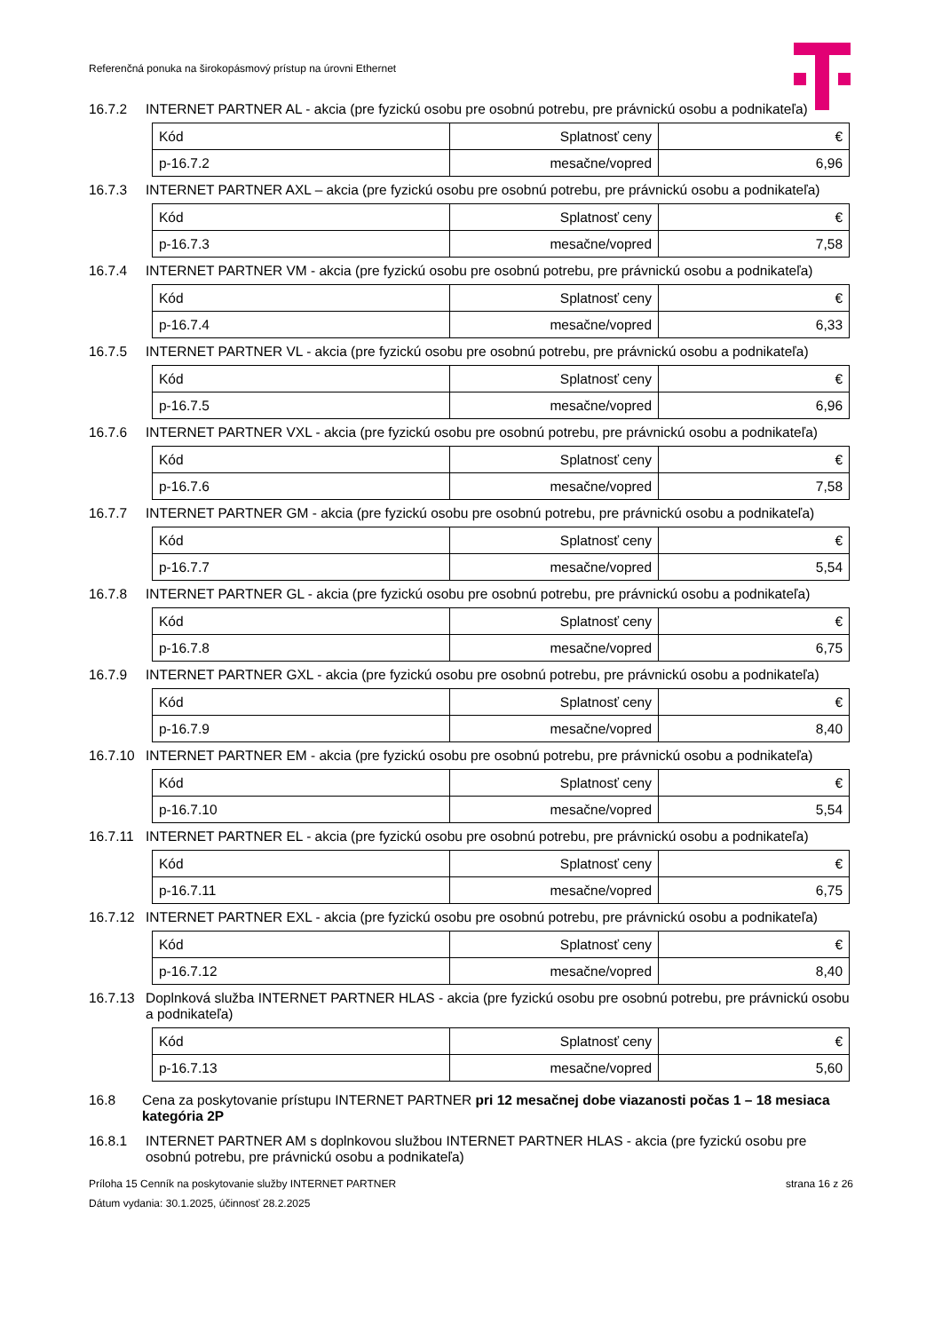Referenčná ponuka na širokopásmový prístup na úrovni Ethernet
16.7.2 INTERNET PARTNER AL - akcia (pre fyzickú osobu pre osobnú potrebu, pre právnickú osobu a podnikateľa)
| Kód | Splatnosť ceny | € |
| p-16.7.2 | mesačne/vopred | 6,96 |
16.7.3 INTERNET PARTNER AXL – akcia (pre fyzickú osobu pre osobnú potrebu, pre právnickú osobu a podnikateľa)
| Kód | Splatnosť ceny | € |
| p-16.7.3 | mesačne/vopred | 7,58 |
16.7.4 INTERNET PARTNER VM - akcia (pre fyzickú osobu pre osobnú potrebu, pre právnickú osobu a podnikateľa)
| Kód | Splatnosť ceny | € |
| p-16.7.4 | mesačne/vopred | 6,33 |
16.7.5 INTERNET PARTNER VL - akcia (pre fyzickú osobu pre osobnú potrebu, pre právnickú osobu a podnikateľa)
| Kód | Splatnosť ceny | € |
| p-16.7.5 | mesačne/vopred | 6,96 |
16.7.6 INTERNET PARTNER VXL - akcia (pre fyzickú osobu pre osobnú potrebu, pre právnickú osobu a podnikateľa)
| Kód | Splatnosť ceny | € |
| p-16.7.6 | mesačne/vopred | 7,58 |
16.7.7 INTERNET PARTNER GM - akcia (pre fyzickú osobu pre osobnú potrebu, pre právnickú osobu a podnikateľa)
| Kód | Splatnosť ceny | € |
| p-16.7.7 | mesačne/vopred | 5,54 |
16.7.8 INTERNET PARTNER GL - akcia (pre fyzickú osobu pre osobnú potrebu, pre právnickú osobu a podnikateľa)
| Kód | Splatnosť ceny | € |
| p-16.7.8 | mesačne/vopred | 6,75 |
16.7.9 INTERNET PARTNER GXL - akcia (pre fyzickú osobu pre osobnú potrebu, pre právnickú osobu a podnikateľa)
| Kód | Splatnosť ceny | € |
| p-16.7.9 | mesačne/vopred | 8,40 |
16.7.10 INTERNET PARTNER EM - akcia (pre fyzickú osobu pre osobnú potrebu, pre právnickú osobu a podnikateľa)
| Kód | Splatnosť ceny | € |
| p-16.7.10 | mesačne/vopred | 5,54 |
16.7.11 INTERNET PARTNER EL - akcia (pre fyzickú osobu pre osobnú potrebu, pre právnickú osobu a podnikateľa)
| Kód | Splatnosť ceny | € |
| p-16.7.11 | mesačne/vopred | 6,75 |
16.7.12 INTERNET PARTNER EXL - akcia (pre fyzickú osobu pre osobnú potrebu, pre právnickú osobu a podnikateľa)
| Kód | Splatnosť ceny | € |
| p-16.7.12 | mesačne/vopred | 8,40 |
16.7.13 Doplnková služba INTERNET PARTNER HLAS - akcia (pre fyzickú osobu pre osobnú potrebu, pre právnickú osobu a podnikateľa)
| Kód | Splatnosť ceny | € |
| p-16.7.13 | mesačne/vopred | 5,60 |
16.8 Cena za poskytovanie prístupu INTERNET PARTNER pri 12 mesačnej dobe viazanosti počas 1 – 18 mesiaca kategória 2P
16.8.1 INTERNET PARTNER AM s doplnkovou službou INTERNET PARTNER HLAS - akcia (pre fyzickú osobu pre osobnú potrebu, pre právnickú osobu a podnikateľa)
Príloha 15 Cenník na poskytovanie služby INTERNET PARTNER strana 16 z 26
Dátum vydania: 30.1.2025, účinnosť 28.2.2025